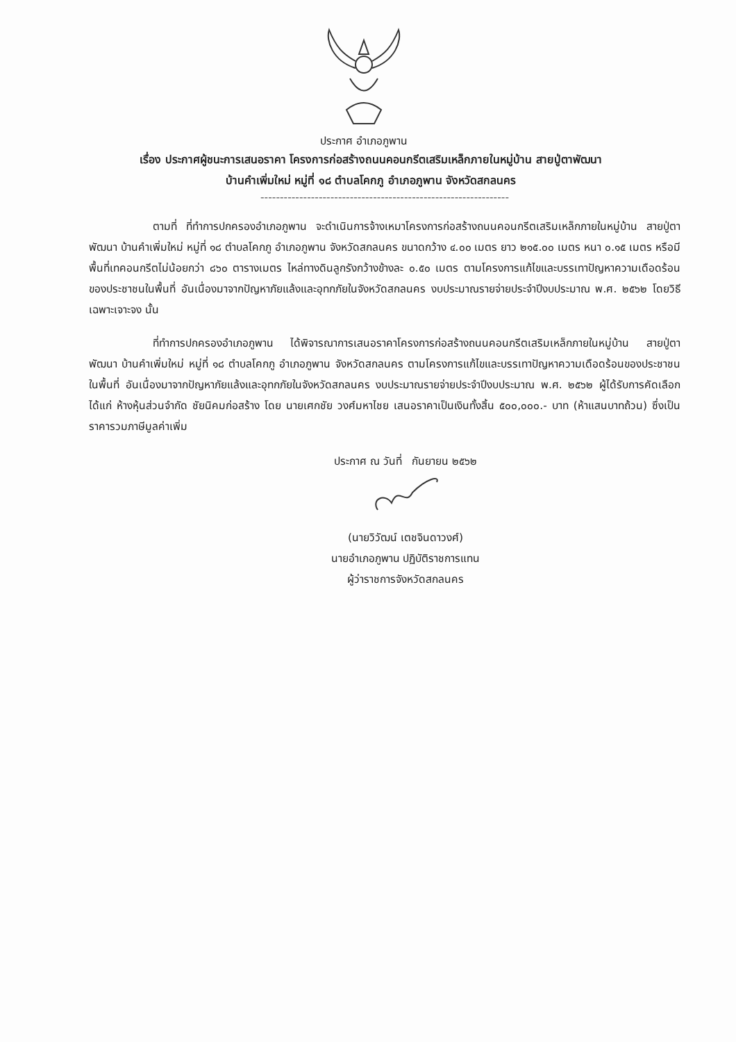ประกาศ อำเภอภูพาน
เรื่อง ประกาศผู้ชนะการเสนอราคา โครงการก่อสร้างถนนคอนกรีตเสริมเหล็กภายในหมู่บ้าน สายปู่ตาพัฒนา
บ้านคำเพิ่มใหม่ หมู่ที่ ๑๘ ตำบลโคกภู อำเภอภูพาน จังหวัดสกลนคร
----------------------------------------------------------------
ตามที่ ที่ทำการปกครองอำเภอภูพาน จะดำเนินการจ้างเหมาโครงการก่อสร้างถนนคอนกรีตเสริมเหล็กภายในหมู่บ้าน สายปู่ตาพัฒนา บ้านคำเพิ่มใหม่ หมู่ที่ ๑๘ ตำบลโคกภู อำเภอภูพาน จังหวัดสกลนคร ขนาดกว้าง ๔.๐๐ เมตร ยาว ๒๑๕.๐๐ เมตร หนา ๐.๑๕ เมตร หรือมีพื้นที่เทคอนกรีตไม่น้อยกว่า ๘๖๐ ตารางเมตร ไหล่ทางดินลูกรังกว้างข้างละ ๐.๕๐ เมตร ตามโครงการแก้ไขและบรรเทาปัญหาความเดือดร้อนของประชาชนในพื้นที่ อันเนื่องมาจากปัญหาภัยแล้งและอุทกภัยในจังหวัดสกลนคร งบประมาณรายจ่ายประจำปีงบประมาณ พ.ศ. ๒๕๖๒ โดยวิธีเฉพาะเจาะจง นั้น
ที่ทำการปกครองอำเภอภูพาน ได้พิจารณาการเสนอราคาโครงการก่อสร้างถนนคอนกรีตเสริมเหล็กภายในหมู่บ้าน สายปู่ตาพัฒนา บ้านคำเพิ่มใหม่ หมู่ที่ ๑๘ ตำบลโคกภู อำเภอภูพาน จังหวัดสกลนคร ตามโครงการแก้ไขและบรรเทาปัญหาความเดือดร้อนของประชาชนในพื้นที่ อันเนื่องมาจากปัญหาภัยแล้งและอุทกภัยในจังหวัดสกลนคร งบประมาณรายจ่ายประจำปีงบประมาณ พ.ศ. ๒๕๖๒ ผู้ได้รับการคัดเลือก ได้แก่ ห้างหุ้นส่วนจำกัด ชัยนิคมก่อสร้าง โดย นายเศกชัย วงศ์มหาไชย เสนอราคาเป็นเงินทั้งสิ้น ๕๐๐,๐๐๐.- บาท (ห้าแสนบาทถ้วน) ซึ่งเป็นราคารวมภาษีมูลค่าเพิ่ม
ประกาศ ณ วันที่ กันยายน ๒๕๖๒
(นายวิวัฒน์ เตชจินดาวงศ์)
นายอำเภอภูพาน ปฏิบัติราชการแทน
ผู้ว่าราชการจังหวัดสกลนคร